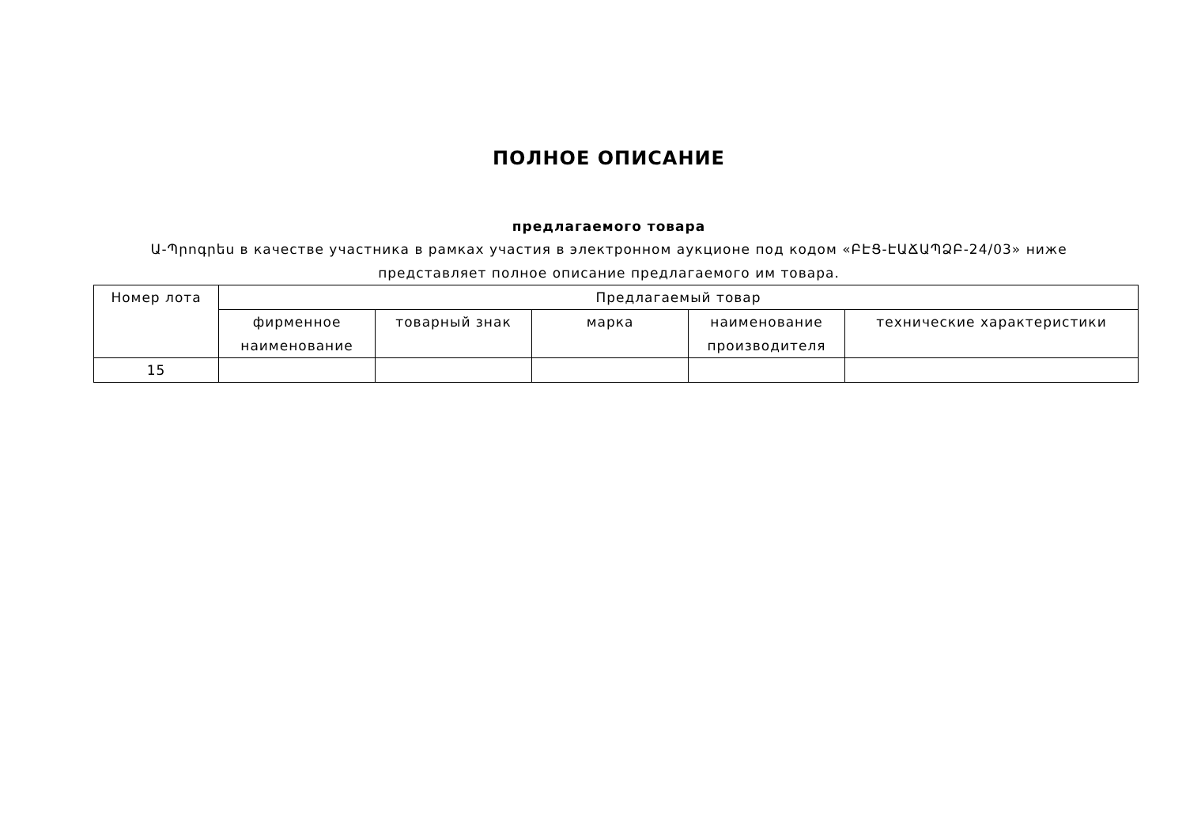ПОЛНОЕ ОПИСАНИЕ
предлагаемого товара
Ա-Պրոգրես в качестве участника в рамках участия в электронном аукционе под кодом «ԲԷՑ-ԷԱՃԱՊՁԲ-24/03» ниже
представляет полное описание предлагаемого им товара.
| Номер лота | Предлагаемый товар | | | | |
| --- | --- | --- | --- | --- | --- |
| | фирменное наименование | товарный знак | марка | наименование производителя | технические характеристики |
| 15 | | | | | |